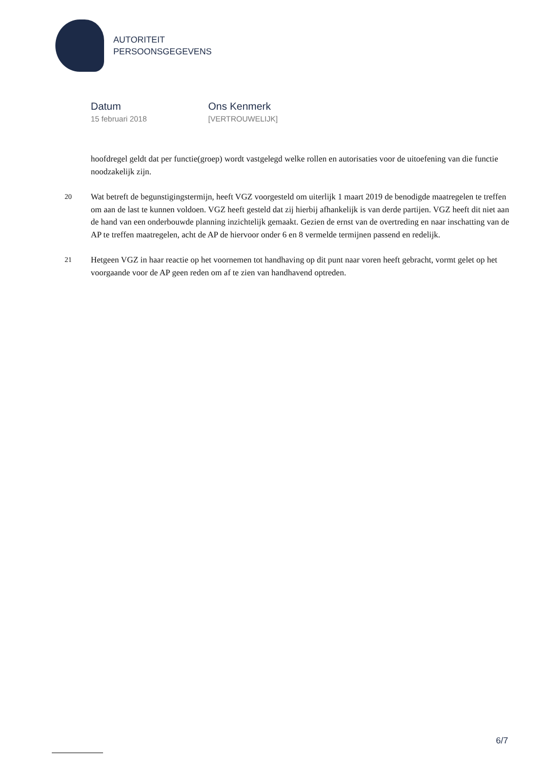AUTORITEIT
PERSOONSGEGEVENS
Datum
15 februari 2018
Ons Kenmerk
[VERTROUWELIJK]
hoofdregel geldt dat per functie(groep) wordt vastgelegd welke rollen en autorisaties voor de uitoefening van die functie noodzakelijk zijn.
20 Wat betreft de begunstigingstermijn, heeft VGZ voorgesteld om uiterlijk 1 maart 2019 de benodigde maatregelen te treffen om aan de last te kunnen voldoen. VGZ heeft gesteld dat zij hierbij afhankelijk is van derde partijen. VGZ heeft dit niet aan de hand van een onderbouwde planning inzichtelijk gemaakt. Gezien de ernst van de overtreding en naar inschatting van de AP te treffen maatregelen, acht de AP de hiervoor onder 6 en 8 vermelde termijnen passend en redelijk.
21 Hetgeen VGZ in haar reactie op het voornemen tot handhaving op dit punt naar voren heeft gebracht, vormt gelet op het voorgaande voor de AP geen reden om af te zien van handhavend optreden.
6/7